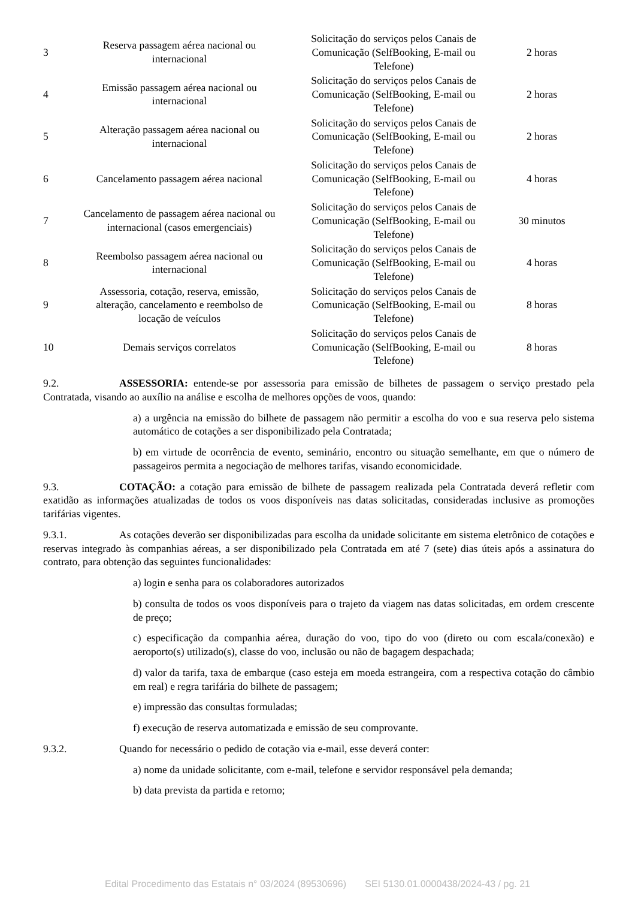| 3 | Reserva passagem aérea nacional ou internacional | Solicitação do serviços pelos Canais de Comunicação (SelfBooking, E-mail ou Telefone) | 2 horas |
| 4 | Emissão passagem aérea nacional ou internacional | Solicitação do serviços pelos Canais de Comunicação (SelfBooking, E-mail ou Telefone) | 2 horas |
| 5 | Alteração passagem aérea nacional ou internacional | Solicitação do serviços pelos Canais de Comunicação (SelfBooking, E-mail ou Telefone) | 2 horas |
| 6 | Cancelamento passagem aérea nacional | Solicitação do serviços pelos Canais de Comunicação (SelfBooking, E-mail ou Telefone) | 4 horas |
| 7 | Cancelamento de passagem aérea nacional ou internacional (casos emergenciais) | Solicitação do serviços pelos Canais de Comunicação (SelfBooking, E-mail ou Telefone) | 30 minutos |
| 8 | Reembolso passagem aérea nacional ou internacional | Solicitação do serviços pelos Canais de Comunicação (SelfBooking, E-mail ou Telefone) | 4 horas |
| 9 | Assessoria, cotação, reserva, emissão, alteração, cancelamento e reembolso de locação de veículos | Solicitação do serviços pelos Canais de Comunicação (SelfBooking, E-mail ou Telefone) | 8 horas |
| 10 | Demais serviços correlatos | Solicitação do serviços pelos Canais de Comunicação (SelfBooking, E-mail ou Telefone) | 8 horas |
9.2. ASSESSORIA: entende-se por assessoria para emissão de bilhetes de passagem o serviço prestado pela Contratada, visando ao auxílio na análise e escolha de melhores opções de voos, quando:
a) a urgência na emissão do bilhete de passagem não permitir a escolha do voo e sua reserva pelo sistema automático de cotações a ser disponibilizado pela Contratada;
b) em virtude de ocorrência de evento, seminário, encontro ou situação semelhante, em que o número de passageiros permita a negociação de melhores tarifas, visando economicidade.
9.3. COTAÇÃO: a cotação para emissão de bilhete de passagem realizada pela Contratada deverá refletir com exatidão as informações atualizadas de todos os voos disponíveis nas datas solicitadas, consideradas inclusive as promoções tarifárias vigentes.
9.3.1. As cotações deverão ser disponibilizadas para escolha da unidade solicitante em sistema eletrônico de cotações e reservas integrado às companhias aéreas, a ser disponibilizado pela Contratada em até 7 (sete) dias úteis após a assinatura do contrato, para obtenção das seguintes funcionalidades:
a) login e senha para os colaboradores autorizados
b) consulta de todos os voos disponíveis para o trajeto da viagem nas datas solicitadas, em ordem crescente de preço;
c) especificação da companhia aérea, duração do voo, tipo do voo (direto ou com escala/conexão) e aeroporto(s) utilizado(s), classe do voo, inclusão ou não de bagagem despachada;
d) valor da tarifa, taxa de embarque (caso esteja em moeda estrangeira, com a respectiva cotação do câmbio em real) e regra tarifária do bilhete de passagem;
e) impressão das consultas formuladas;
f) execução de reserva automatizada e emissão de seu comprovante.
9.3.2. Quando for necessário o pedido de cotação via e-mail, esse deverá conter:
a) nome da unidade solicitante, com e-mail, telefone e servidor responsável pela demanda;
b) data prevista da partida e retorno;
Edital Procedimento das Estatais n° 03/2024 (89530696) SEI 5130.01.0000438/2024-43 / pg. 21